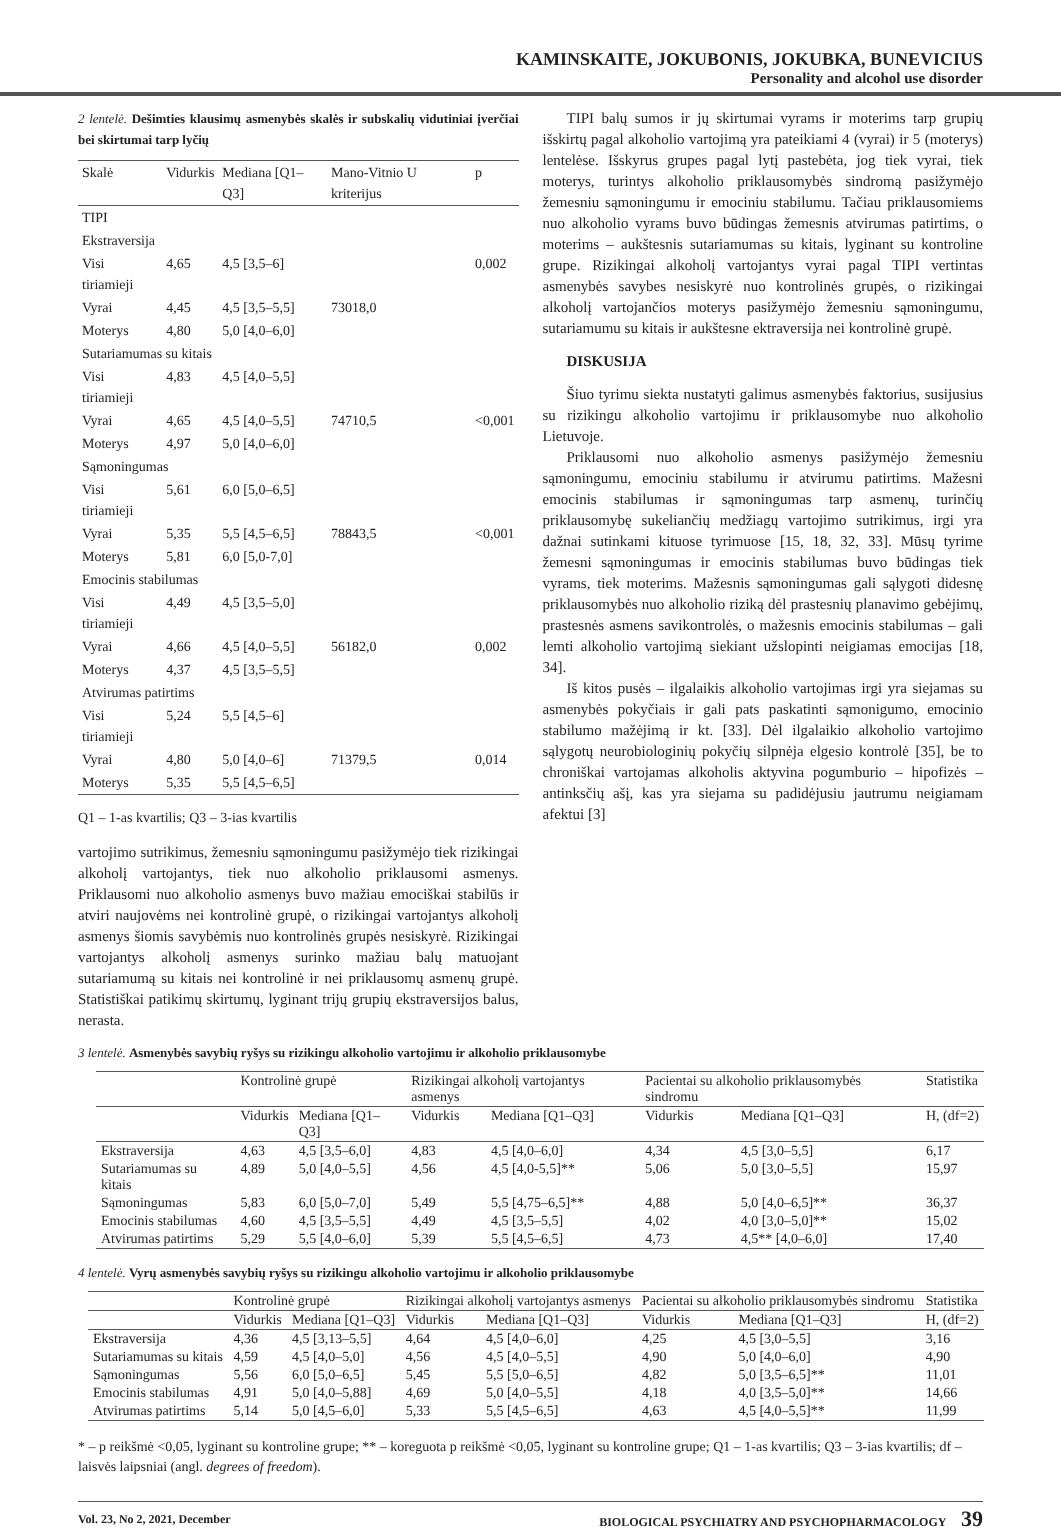KAMINSKAITE, JOKUBONIS, JOKUBKA, BUNEVICIUS
Personality and alcohol use disorder
2 lentelė. Dešimties klausimų asmenybės skalės ir subskalių vidutiniai įverčiai bei skirtumai tarp lyčių
| Skalė | Vidurkis | Mediana [Q1–Q3] | Mano-Vitnio U kriterijus | p |
| --- | --- | --- | --- | --- |
| TIPI | | | | |
| Ekstraversija | | | | |
| Visi tiriamieji | 4,65 | 4,5 [3,5–6] | | 0,002 |
| Vyrai | 4,45 | 4,5 [3,5–5,5] | 73018,0 | |
| Moterys | 4,80 | 5,0 [4,0–6,0] | | |
| Sutariamumas su kitais | | | | |
| Visi tiriamieji | 4,83 | 4,5 [4,0–5,5] | | |
| Vyrai | 4,65 | 4,5 [4,0–5,5] | 74710,5 | <0,001 |
| Moterys | 4,97 | 5,0 [4,0–6,0] | | |
| Sąmoningumas | | | | |
| Visi tiriamieji | 5,61 | 6,0 [5,0–6,5] | | |
| Vyrai | 5,35 | 5,5 [4,5–6,5] | 78843,5 | <0,001 |
| Moterys | 5,81 | 6,0 [5,0-7,0] | | |
| Emocinis stabilumas | | | | |
| Visi tiriamieji | 4,49 | 4,5 [3,5–5,0] | | |
| Vyrai | 4,66 | 4,5 [4,0–5,5] | 56182,0 | 0,002 |
| Moterys | 4,37 | 4,5 [3,5–5,5] | | |
| Atvirumas patirtims | | | | |
| Visi tiriamieji | 5,24 | 5,5 [4,5–6] | | |
| Vyrai | 4,80 | 5,0 [4,0–6] | 71379,5 | 0,014 |
| Moterys | 5,35 | 5,5 [4,5–6,5] | | |
Q1 – 1-as kvartilis; Q3 – 3-ias kvartilis
vartojimo sutrikimus, žemesniu sąmoningumu pasižymėjo tiek rizikingai alkoholį vartojantys, tiek nuo alkoholio priklausomi asmenys. Priklausomi nuo alkoholio asmenys buvo mažiau emociškai stabilūs ir atviri naujovėms nei kontrolinė grupė, o rizikingai vartojantys alkoholį asmenys šiomis savybėmis nuo kontrolinės grupės nesiskyrė. Rizikingai vartojantys alkoholį asmenys surinko mažiau balų matuojant sutariamumą su kitais nei kontrolinė ir nei priklausomų asmenų grupė. Statistiškai patikimų skirtumų, lyginant trijų grupių ekstraversijos balus, nerasta.
TIPI balų sumos ir jų skirtumai vyrams ir moterims tarp grupių išskirtų pagal alkoholio vartojimą yra pateikiami 4 (vyrai) ir 5 (moterys) lentelėse. Išskyrus grupes pagal lytį pastebėta, jog tiek vyrai, tiek moterys, turintys alkoholio priklausomybės sindromą pasižymėjo žemesniu sąmoningumu ir emociniu stabilumu. Tačiau priklausomiems nuo alkoholio vyrams buvo būdingas žemesnis atvirumas patirtims, o moterims – aukštesnis sutariamumas su kitais, lyginant su kontroline grupe. Rizikingai alkoholį vartojantys vyrai pagal TIPI vertintas asmenybės savybes nesiskyrė nuo kontrolinės grupės, o rizikingai alkoholį vartojančios moterys pasižymėjo žemesniu sąmoningumu, sutariamumu su kitais ir aukštesne ektraversija nei kontrolinė grupė.
DISKUSIJA
Šiuo tyrimu siekta nustatyti galimus asmenybės faktorius, susijusius su rizikingu alkoholio vartojimu ir priklausomybe nuo alkoholio Lietuvoje.
Priklausomi nuo alkoholio asmenys pasižymėjo žemesniu sąmoningumu, emociniu stabilumu ir atvirumu patirtims. Mažesni emocinis stabilumas ir sąmoningumas tarp asmenų, turinčių priklausomybę sukeliančių medžiagų vartojimo sutrikimus, irgi yra dažnai sutinkami kituose tyrimuose [15, 18, 32, 33]. Mūsų tyrime žemesni sąmoningumas ir emocinis stabilumas buvo būdingas tiek vyrams, tiek moterims. Mažesnis sąmoningumas gali sąlygoti didesnę priklausomybės nuo alkoholio riziką dėl prastesnių planavimo gebėjimų, prastesnės asmens savikontrolės, o mažesnis emocinis stabilumas – gali lemti alkoholio vartojimą siekiant užslopinti neigiamas emocijas [18, 34].
Iš kitos pusės – ilgalaikis alkoholio vartojimas irgi yra siejamas su asmenybės pokyčiais ir gali pats paskatinti sąmonigumo, emocinio stabilumo mažėjimą ir kt. [33]. Dėl ilgalaikio alkoholio vartojimo sąlygotų neurobiologinių pokyčių silpnėja elgesio kontrolė [35], be to chroniškai vartojamas alkoholis aktyvina pogumburio – hipofizės – antinksčių ašį, kas yra siejama su padidėjusiu jautrumu neigiamam afektui [3]
3 lentelė. Asmenybės savybių ryšys su rizikingu alkoholio vartojimu ir alkoholio priklausomybe
| | Kontrolinė grupė | | Rizikingai alkoholį vartojantys asmenys | | Pacientai su alkoholio priklausomybės sindromu | | Statistika |
| --- | --- | --- | --- | --- | --- | --- | --- |
| | Vidurkis | Mediana [Q1–Q3] | Vidurkis | Mediana [Q1–Q3] | Vidurkis | Mediana [Q1–Q3] | H, (df=2) |
| Ekstraversija | 4,63 | 4,5 [3,5–6,0] | 4,83 | 4,5 [4,0–6,0] | 4,34 | 4,5 [3,0–5,5] | 6,17 |
| Sutariamumas su kitais | 4,89 | 5,0 [4,0–5,5] | 4,56 | 4,5 [4,0-5,5]** | 5,06 | 5,0 [3,0–5,5] | 15,97 |
| Sąmoningumas | 5,83 | 6,0 [5,0–7,0] | 5,49 | 5,5 [4,75–6,5]** | 4,88 | 5,0 [4,0–6,5]** | 36,37 |
| Emocinis stabilumas | 4,60 | 4,5 [3,5–5,5] | 4,49 | 4,5 [3,5–5,5] | 4,02 | 4,0 [3,0–5,0]** | 15,02 |
| Atvirumas patirtims | 5,29 | 5,5 [4,0–6,0] | 5,39 | 5,5 [4,5–6,5] | 4,73 | 4,5** [4,0–6,0] | 17,40 |
4 lentelė. Vyrų asmenybės savybių ryšys su rizikingu alkoholio vartojimu ir alkoholio priklausomybe
| | Kontrolinė grupė | | Rizikingai alkoholį vartojantys asmenys | | Pacientai su alkoholio priklausomybės sindromu | | Statistika |
| --- | --- | --- | --- | --- | --- | --- | --- |
| | Vidurkis | Mediana [Q1–Q3] | Vidurkis | Mediana [Q1–Q3] | Vidurkis | Mediana [Q1–Q3] | H, (df=2) |
| Ekstraversija | 4,36 | 4,5 [3,13–5,5] | 4,64 | 4,5 [4,0–6,0] | 4,25 | 4,5 [3,0–5,5] | 3,16 |
| Sutariamumas su kitais | 4,59 | 4,5 [4,0–5,0] | 4,56 | 4,5 [4,0–5,5] | 4,90 | 5,0 [4,0–6,0] | 4,90 |
| Sąmoningumas | 5,56 | 6,0 [5,0–6,5] | 5,45 | 5,5 [5,0–6,5] | 4,82 | 5,0 [3,5–6,5]** | 11,01 |
| Emocinis stabilumas | 4,91 | 5,0 [4,0–5,88] | 4,69 | 5,0 [4,0–5,5] | 4,18 | 4,0 [3,5–5,0]** | 14,66 |
| Atvirumas patirtims | 5,14 | 5,0 [4,5–6,0] | 5,33 | 5,5 [4,5–6,5] | 4,63 | 4,5 [4,0–5,5]** | 11,99 |
* – p reikšmė <0,05, lyginant su kontroline grupe; ** – koreguota p reikšmė <0,05, lyginant su kontroline grupe; Q1 – 1-as kvartilis; Q3 – 3-ias kvartilis; df – laisvės laipsniai (angl. degrees of freedom).
Vol. 23, No 2, 2021, December BIOLOGICAL PSYCHIATRY AND PSYCHOPHARMACOLOGY 39